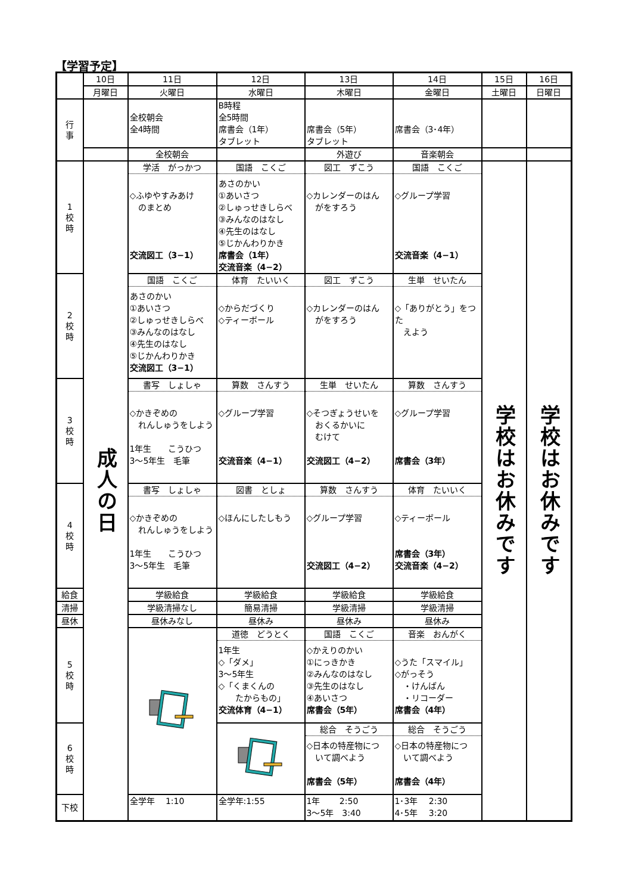【学習予定】
| | 10日 | 11日 | 12日 | 13日 | 14日 | 15日 | 16日 |
| | 月曜日 | 火曜日 | 水曜日 | 木曜日 | 金曜日 | 土曜日 | 日曜日 |
| 行 事 | | 全校朝会 全4時間 | B時程 全5時間 席書会（1年） タブレット | 席書会（5年） タブレット | 席書会（3･4年） | | |
| | | 全校朝会 | | 外遊び | 音楽朝会 | | |
| 1 校 時 | 成人の日 | 学活 がっかつ ◇ふゆやすみあけ のまとめ 交流図工（3−1） | 国語 こくご あさのかい ①あいさつ ②しゅっせきしらべ ③みんなのはなし ④先生のはなし ⑤じかんわりかき 席書会（1年） 交流音楽（4−2） | 図工 ずこう ◇カレンダーのはん がをすろう | 国語 こくご ◇グループ学習 交流音楽（4−1） | 学校はお休みです | 学校はお休みです |
| 2 校 時 | | 国語 こくご あさのかい ①あいさつ ②しゅっせきしらべ ③みんなのはなし ④先生のはなし ⑤じかんわりかき 交流図工（3−1） | 体育 たいいく ◇からだづくり ◇ティーボール | 図工 ずこう ◇カレンダーのはん がをすろう | 生単 せいたん ◇「ありがとう」をつた えよう | | |
| 3 校 時 | | 書写 しょしゃ ◇かきぞめの れんしゅうをしよう 1年生 こうひつ 3〜5年生 毛筆 | 算数 さんすう ◇グループ学習 交流音楽（4−1） | 生単 せいたん ◇そつぎょうせいを おくるかいに むけて 交流図工（4−2） | 算数 さんすう ◇グループ学習 席書会（3年） | | |
| 4 校 時 | | 書写 しょしゃ ◇かきぞめの れんしゅうをしよう 1年生 こうひつ 3〜5年生 毛筆 | 図書 としょ ◇ほんにしたしもう | 算数 さんすう ◇グループ学習 交流図工（4−2） | 体育 たいいく ◇ティーボール 席書会（3年） 交流音楽（4−2） | | |
| 給食 | | 学級給食 | 学級給食 | 学級給食 | 学級給食 | | |
| 清掃 | | 学級清掃なし | 簡易清掃 | 学級清掃 | 学級清掃 | | |
| 昼休 | | 昼休みなし | 昼休み | 昼休み | 昼休み | | |
| 5 校 時 | | | 道徳 どうとく 1年生 ◇「ダメ」 3〜5年生 ◇「くまくんの たからもの」 交流体育（4−1） | 国語 こくご ◇かえりのかい ①にっきかき ②みんなのはなし ③先生のはなし ④あいさつ 席書会（5年） | 音楽 おんがく ◇うた「スマイル」 ◇がっそう ・けんばん ・リコーダー 席書会（4年） | | |
| 6 校 時 | | | | 総合 そうごう ◇日本の特産物につ いて調べよう 席書会（5年） | 総合 そうごう ◇日本の特産物につ いて調べよう 席書会（4年） | | |
| 下校 | | 全学年 1:10 | 全学年:1:55 | 1年 2:50 3〜5年 3:40 | 1･3年 2:30 4･5年 3:20 | | |